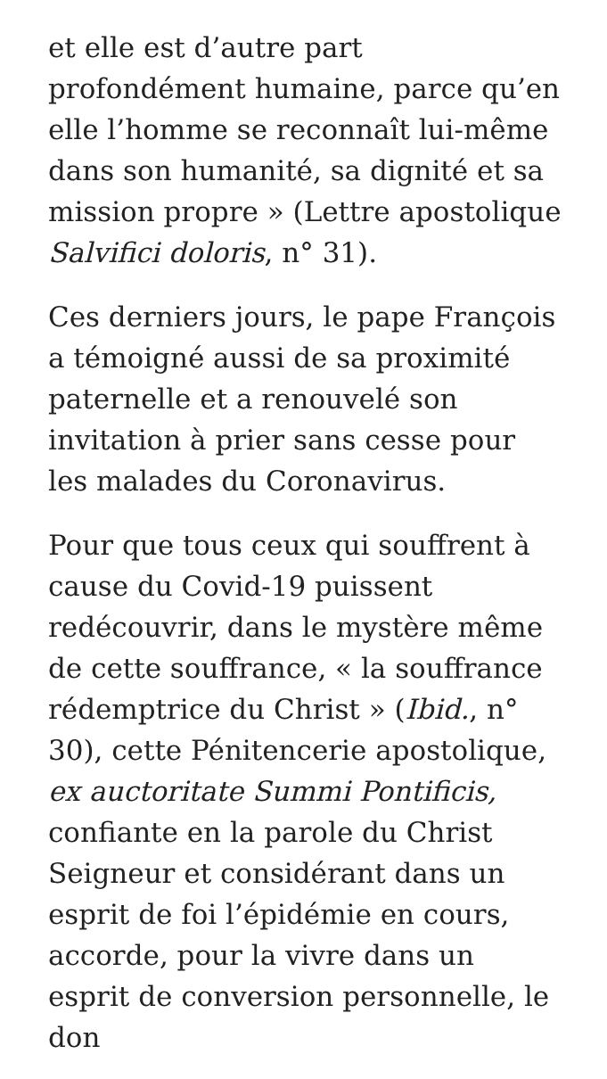et elle est d’autre part profondément humaine, parce qu’en elle l’homme se reconnaît lui-même dans son humanité, sa dignité et sa mission propre » (Lettre apostolique Salvifici doloris, n° 31).
Ces derniers jours, le pape François a témoigné aussi de sa proximité paternelle et a renouvelé son invitation à prier sans cesse pour les malades du Coronavirus.
Pour que tous ceux qui souffrent à cause du Covid-19 puissent redécouvrir, dans le mystère même de cette souffrance, « la souffrance rédemptrice du Christ » (Ibid., n° 30), cette Pénitencerie apostolique, ex auctoritate Summi Pontificis,
confiante en la parole du Christ Seigneur et considérant dans un esprit de foi l’épidémie en cours, accorde, pour la vivre dans un esprit de conversion personnelle, le don